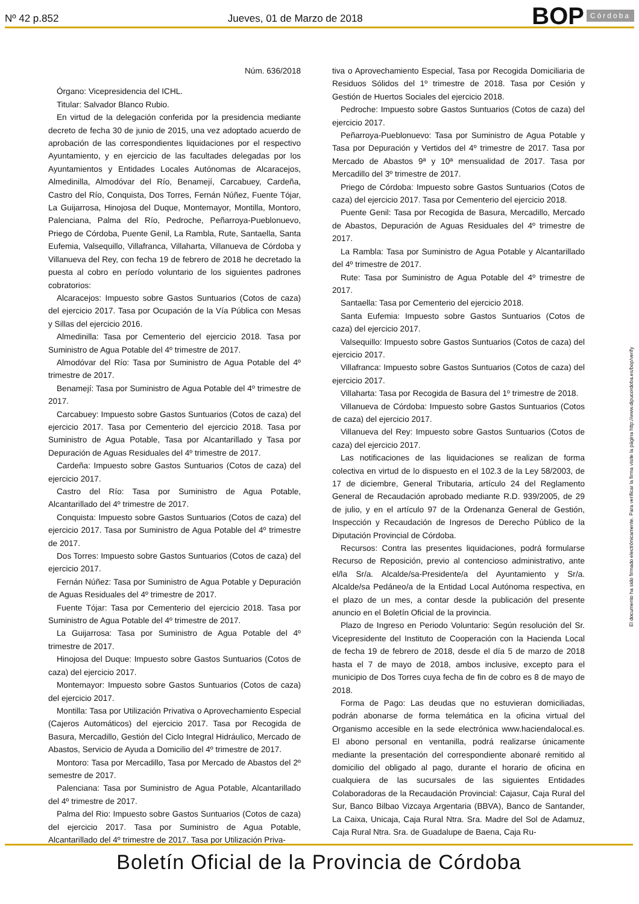Nº 42 p.852
Jueves, 01 de Marzo de 2018
BOP Córdoba
Núm. 636/2018
Órgano: Vicepresidencia del ICHL.
Titular: Salvador Blanco Rubio.
En virtud de la delegación conferida por la presidencia mediante decreto de fecha 30 de junio de 2015, una vez adoptado acuerdo de aprobación de las correspondientes liquidaciones por el respectivo Ayuntamiento, y en ejercicio de las facultades delegadas por los Ayuntamientos y Entidades Locales Autónomas de Alcaracejos, Almedinilla, Almodóvar del Río, Benamejí, Carcabuey, Cardeña, Castro del Río, Conquista, Dos Torres, Fernán Núñez, Fuente Tójar, La Guijarrosa, Hinojosa del Duque, Montemayor, Montilla, Montoro, Palenciana, Palma del Río, Pedroche, Peñarroya-Pueblonuevo, Priego de Córdoba, Puente Genil, La Rambla, Rute, Santaella, Santa Eufemia, Valsequillo, Villafranca, Villaharta, Villanueva de Córdoba y Villanueva del Rey, con fecha 19 de febrero de 2018 he decretado la puesta al cobro en período voluntario de los siguientes padrones cobratorios:
Alcaracejos: Impuesto sobre Gastos Suntuarios (Cotos de caza) del ejercicio 2017. Tasa por Ocupación de la Vía Pública con Mesas y Sillas del ejercicio 2016.
Almedinilla: Tasa por Cementerio del ejercicio 2018. Tasa por Suministro de Agua Potable del 4º trimestre de 2017.
Almodóvar del Río: Tasa por Suministro de Agua Potable del 4º trimestre de 2017.
Benamejí: Tasa por Suministro de Agua Potable del 4º trimestre de 2017.
Carcabuey: Impuesto sobre Gastos Suntuarios (Cotos de caza) del ejercicio 2017. Tasa por Cementerio del ejercicio 2018. Tasa por Suministro de Agua Potable, Tasa por Alcantarillado y Tasa por Depuración de Aguas Residuales del 4º trimestre de 2017.
Cardeña: Impuesto sobre Gastos Suntuarios (Cotos de caza) del ejercicio 2017.
Castro del Río: Tasa por Suministro de Agua Potable, Alcantarillado del 4º trimestre de 2017.
Conquista: Impuesto sobre Gastos Suntuarios (Cotos de caza) del ejercicio 2017. Tasa por Suministro de Agua Potable del 4º trimestre de 2017.
Dos Torres: Impuesto sobre Gastos Suntuarios (Cotos de caza) del ejercicio 2017.
Fernán Núñez: Tasa por Suministro de Agua Potable y Depuración de Aguas Residuales del 4º trimestre de 2017.
Fuente Tójar: Tasa por Cementerio del ejercicio 2018. Tasa por Suministro de Agua Potable del 4º trimestre de 2017.
La Guijarrosa: Tasa por Suministro de Agua Potable del 4º trimestre de 2017.
Hinojosa del Duque: Impuesto sobre Gastos Suntuarios (Cotos de caza) del ejercicio 2017.
Montemayor: Impuesto sobre Gastos Suntuarios (Cotos de caza) del ejercicio 2017.
Montilla: Tasa por Utilización Privativa o Aprovechamiento Especial (Cajeros Automáticos) del ejercicio 2017. Tasa por Recogida de Basura, Mercadillo, Gestión del Ciclo Integral Hidráulico, Mercado de Abastos, Servicio de Ayuda a Domicilio del 4º trimestre de 2017.
Montoro: Tasa por Mercadillo, Tasa por Mercado de Abastos del 2º semestre de 2017.
Palenciana: Tasa por Suministro de Agua Potable, Alcantarillado del 4º trimestre de 2017.
Palma del Rio: Impuesto sobre Gastos Suntuarios (Cotos de caza) del ejercicio 2017. Tasa por Suministro de Agua Potable, Alcantarillado del 4º trimestre de 2017. Tasa por Utilización Priva-
tiva o Aprovechamiento Especial, Tasa por Recogida Domiciliaria de Residuos Sólidos del 1º trimestre de 2018. Tasa por Cesión y Gestión de Huertos Sociales del ejercicio 2018.
Pedroche: Impuesto sobre Gastos Suntuarios (Cotos de caza) del ejercicio 2017.
Peñarroya-Pueblonuevo: Tasa por Suministro de Agua Potable y Tasa por Depuración y Vertidos del 4º trimestre de 2017. Tasa por Mercado de Abastos 9ª y 10ª mensualidad de 2017. Tasa por Mercadillo del 3º trimestre de 2017.
Priego de Córdoba: Impuesto sobre Gastos Suntuarios (Cotos de caza) del ejercicio 2017. Tasa por Cementerio del ejercicio 2018.
Puente Genil: Tasa por Recogida de Basura, Mercadillo, Mercado de Abastos, Depuración de Aguas Residuales del 4º trimestre de 2017.
La Rambla: Tasa por Suministro de Agua Potable y Alcantarillado del 4º trimestre de 2017.
Rute: Tasa por Suministro de Agua Potable del 4º trimestre de 2017.
Santaella: Tasa por Cementerio del ejercicio 2018.
Santa Eufemia: Impuesto sobre Gastos Suntuarios (Cotos de caza) del ejercicio 2017.
Valsequillo: Impuesto sobre Gastos Suntuarios (Cotos de caza) del ejercicio 2017.
Villafranca: Impuesto sobre Gastos Suntuarios (Cotos de caza) del ejercicio 2017.
Villaharta: Tasa por Recogida de Basura del 1º trimestre de 2018.
Villanueva de Córdoba: Impuesto sobre Gastos Suntuarios (Cotos de caza) del ejercicio 2017.
Villanueva del Rey: Impuesto sobre Gastos Suntuarios (Cotos de caza) del ejercicio 2017.
Las notificaciones de las liquidaciones se realizan de forma colectiva en virtud de lo dispuesto en el 102.3 de la Ley 58/2003, de 17 de diciembre, General Tributaria, artículo 24 del Reglamento General de Recaudación aprobado mediante R.D. 939/2005, de 29 de julio, y en el artículo 97 de la Ordenanza General de Gestión, Inspección y Recaudación de Ingresos de Derecho Público de la Diputación Provincial de Córdoba.
Recursos: Contra las presentes liquidaciones, podrá formularse Recurso de Reposición, previo al contencioso administrativo, ante el/la Sr/a. Alcalde/sa-Presidente/a del Ayuntamiento y Sr/a. Alcalde/sa Pedáneo/a de la Entidad Local Autónoma respectiva, en el plazo de un mes, a contar desde la publicación del presente anuncio en el Boletín Oficial de la provincia.
Plazo de Ingreso en Periodo Voluntario: Según resolución del Sr. Vicepresidente del Instituto de Cooperación con la Hacienda Local de fecha 19 de febrero de 2018, desde el día 5 de marzo de 2018 hasta el 7 de mayo de 2018, ambos inclusive, excepto para el municipio de Dos Torres cuya fecha de fin de cobro es 8 de mayo de 2018.
Forma de Pago: Las deudas que no estuvieran domiciliadas, podrán abonarse de forma telemática en la oficina virtual del Organismo accesible en la sede electrónica www.haciendalocal.es. El abono personal en ventanilla, podrá realizarse únicamente mediante la presentación del correspondiente abonaré remitido al domicilio del obligado al pago, durante el horario de oficina en cualquiera de las sucursales de las siguientes Entidades Colaboradoras de la Recaudación Provincial: Cajasur, Caja Rural del Sur, Banco Bilbao Vizcaya Argentaria (BBVA), Banco de Santander, La Caixa, Unicaja, Caja Rural Ntra. Sra. Madre del Sol de Adamuz, Caja Rural Ntra. Sra. de Guadalupe de Baena, Caja Ru-
El documento ha sido firmado electrónicamente. Para verificar la firma visite la página http://www.dipucordoba.es/bop/verify
Boletín Oficial de la Provincia de Córdoba